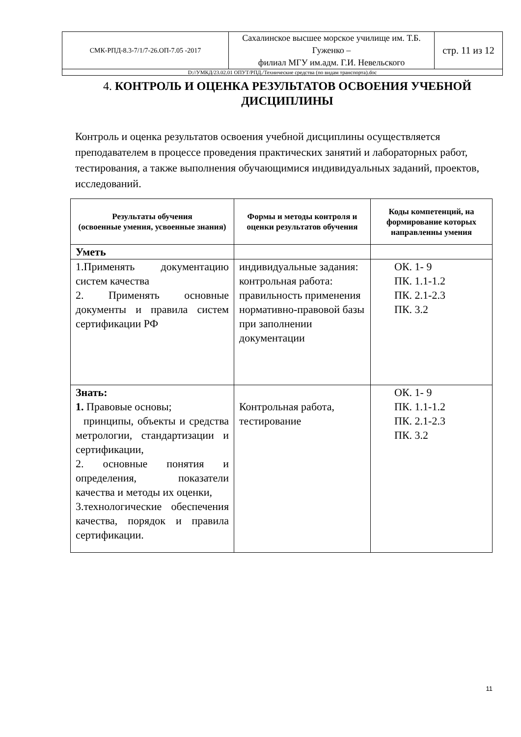| СМК-РПД-8.3-7/1/7-26.ОП-7.05 -2017 | Сахалинское высшее морское училище им. Т.Б. Гуженко – филиал МГУ им.адм. Г.И. Невельского | стр. 11 из 12 |
| D://УМКД/23.02.01 ОПУТ/РПД./Технические средства (по видам транспорта).doc | | |
4. КОНТРОЛЬ И ОЦЕНКА РЕЗУЛЬТАТОВ ОСВОЕНИЯ УЧЕБНОЙ ДИСЦИПЛИНЫ
Контроль и оценка результатов освоения учебной дисциплины осуществляется преподавателем в процессе проведения практических занятий и лабораторных работ, тестирования, а также выполнения обучающимися индивидуальных заданий, проектов, исследований.
| Результаты обучения (освоенные умения, усвоенные знания) | Формы и методы контроля и оценки результатов обучения | Коды компетенций, на формирование которых направленны умения |
| --- | --- | --- |
| Уметь | | |
| 1.Применять документацию систем качества 2. Применять основные документы и правила систем сертификации РФ | индивидуальные задания: контрольная работа: правильность применения нормативно-правовой базы при заполнении документации | ОК. 1- 9 ПК. 1.1-1.2 ПК. 2.1-2.3 ПК. 3.2 |
| Знать: 1. Правовые основы; принципы, объекты и средства метрологии, стандартизации и сертификации, 2. основные понятия и определения, показатели качества и методы их оценки, 3.технологические обеспечения качества, порядок и правила сертификации. | Контрольная работа, тестирование | ОК. 1- 9 ПК. 1.1-1.2 ПК. 2.1-2.3 ПК. 3.2 |
11